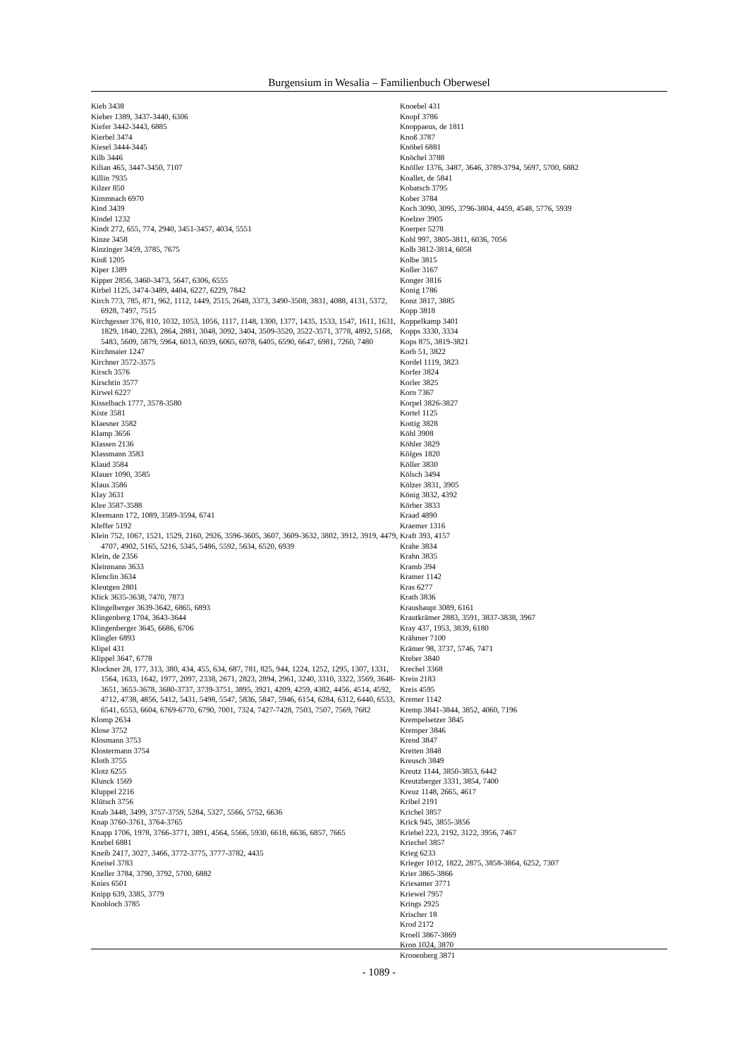Burgensium in Wesalia – Familienbuch Oberwesel
Kieb 3438
Kieber 1389, 3437-3440, 6306
Kiefer 3442-3443, 6885
Kierbel 3474
Kiesel 3444-3445
Kilb 3446
Kilian 465, 3447-3450, 7107
Killin 7935
Kilzer 850
Kimmnach 6970
Kind 3439
Kindel 1232
Kindt 272, 655, 774, 2940, 3451-3457, 4034, 5551
Kinze 3458
Kinzinger 3459, 3785, 7675
Kinß 1205
Kiper 1389
Kipper 2856, 3460-3473, 5647, 6306, 6555
Kirbel 1125, 3474-3489, 4404, 6227, 6229, 7842
Kirch 773, 785, 871, 962, 1112, 1449, 2515, 2648, 3373, 3490-3508, 3831, 4088, 4131, 5372, 6928, 7497, 7515
Kirchgesser 376, 810, 1032, 1053, 1056, 1117, 1148, 1300, 1377, 1435, 1533, 1547, 1611, 1631, 1829, 1840, 2283, 2864, 2881, 3048, 3092, 3404, 3509-3520, 3522-3571, 3778, 4892, 5168, 5483, 5609, 5879, 5964, 6013, 6039, 6065, 6078, 6405, 6590, 6647, 6981, 7260, 7480
Kirchmaier 1247
Kirchner 3572-3575
Kirsch 3576
Kirschtin 3577
Kirwel 6227
Kisselbach 1777, 3578-3580
Kiste 3581
Klaesner 3582
Klamp 3656
Klassen 2136
Klassmann 3583
Klaud 3584
Klauer 1090, 3585
Klaus 3586
Klay 3631
Klee 3587-3588
Kleemann 172, 1089, 3589-3594, 6741
Kleffer 5192
Klein 752, 1067, 1521, 1529, 2160, 2926, 3596-3605, 3607, 3609-3632, 3802, 3912, 3919, 4479, 4707, 4902, 5165, 5216, 5345, 5486, 5592, 5634, 6520, 6939
Klein, de 2356
Kleinmann 3633
Klenclin 3634
Kleutgen 2801
Klick 3635-3638, 7470, 7873
Klingelberger 3639-3642, 6865, 6893
Klingenberg 1704, 3643-3644
Klingenberger 3645, 6686, 6706
Klingler 6893
Klipel 431
Klippel 3647, 6778
Klockner 28, 177, 313, 380, 434, 455, 634, 687, 781, 825, 944, 1224, 1252, 1295, 1307, 1331, 1564, 1633, 1642, 1977, 2097, 2338, 2671, 2823, 2894, 2961, 3240, 3310, 3322, 3569, 3648-3651, 3653-3678, 3680-3737, 3739-3751, 3895, 3921, 4209, 4259, 4382, 4456, 4514, 4592, 4712, 4738, 4856, 5412, 5431, 5498, 5547, 5836, 5847, 5946, 6154, 6284, 6312, 6440, 6533, 6541, 6553, 6604, 6769-6770, 6790, 7001, 7324, 7427-7428, 7503, 7507, 7569, 7682
Klomp 2634
Klose 3752
Klosmann 3753
Klostermann 3754
Kloth 3755
Klotz 6255
Klunck 1569
Kluppel 2216
Klütsch 3756
Knab 3448, 3499, 3757-3759, 5284, 5327, 5566, 5752, 6636
Knap 3760-3761, 3764-3765
Knapp 1706, 1978, 3766-3771, 3891, 4564, 5566, 5930, 6618, 6636, 6857, 7665
Knebel 6881
Kneib 2417, 3027, 3466, 3772-3775, 3777-3782, 4435
Kneisel 3783
Kneller 3784, 3790, 3792, 5700, 6882
Knies 6501
Knipp 639, 3385, 3779
Knobloch 3785
Knoebel 431
Knopf 3786
Knoppaeus, de 1811
Knoß 3787
Knöbel 6881
Knöchel 3788
Knöller 1376, 3487, 3646, 3789-3794, 5697, 5700, 6882
Koallet, de 5841
Kobatsch 3795
Kober 3784
Koch 3090, 3095, 3796-3804, 4459, 4548, 5776, 5939
Koelzer 3905
Koerper 5278
Kohl 997, 3805-3811, 6036, 7056
Kolb 3812-3814, 6058
Kolbe 3815
Koller 3167
Konger 3816
Konig 1786
Konz 3817, 3885
Kopp 3818
Koppelkamp 3401
Kopps 3330, 3334
Kops 875, 3819-3821
Korb 51, 3822
Kordel 1119, 3823
Korfer 3824
Korler 3825
Korn 7367
Korpel 3826-3827
Kortel 1125
Kottig 3828
Köhl 3908
Köhler 3829
Kölges 1820
Köller 3830
Kölsch 3494
Kölzer 3831, 3905
König 3832, 4392
Körber 3833
Kraad 4890
Kraemer 1316
Kraft 393, 4157
Krahe 3834
Krahn 3835
Kramb 394
Kramer 1142
Kras 6277
Krath 3836
Kraushaupt 3089, 6161
Krautkrämer 2883, 3591, 3837-3838, 3967
Kray 437, 1953, 3839, 6180
Krähmer 7100
Krämer 98, 3737, 5746, 7471
Kreber 3840
Krechel 3368
Krein 2183
Kreis 4595
Kremer 1142
Kremp 3841-3844, 3852, 4060, 7196
Krempelsetzer 3845
Kremper 3846
Krend 3847
Kretten 3848
Kreusch 3849
Kreutz 1144, 3850-3853, 6442
Kreutzberger 3331, 3854, 7400
Kreuz 1148, 2665, 4617
Kribel 2191
Krichel 3857
Krick 945, 3855-3856
Kriebel 223, 2192, 3122, 3956, 7467
Kriechel 3857
Krieg 6233
Krieger 1012, 1822, 2875, 3858-3864, 6252, 7307
Krier 3865-3866
Kriesamer 3771
Kriewel 7957
Krings 2925
Krischer 18
Krod 2172
Kroell 3867-3869
Kron 1024, 3870
Kronenberg 3871
- 1089 -